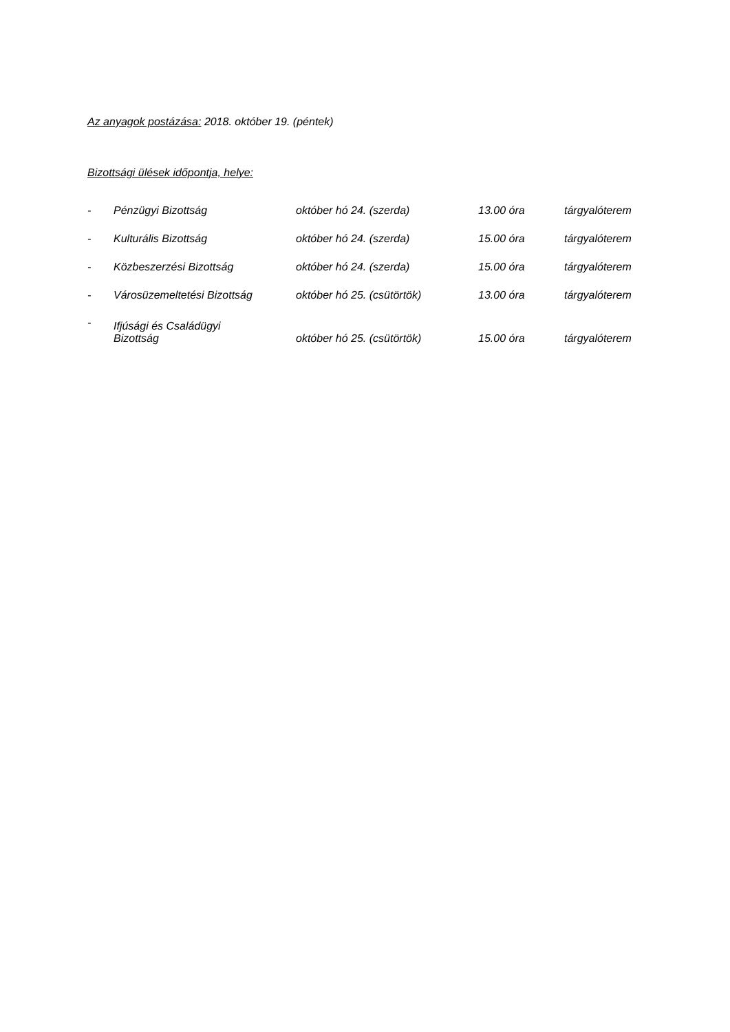Az anyagok postázása: 2018. október 19. (péntek)
Bizottsági ülések időpontja, helye:
| - | Pénzügyi Bizottság | október hó 24. (szerda) | 13.00 óra | tárgyalóterem |
| - | Kulturális Bizottság | október hó 24. (szerda) | 15.00 óra | tárgyalóterem |
| - | Közbeszerzési Bizottság | október hó 24. (szerda) | 15.00 óra | tárgyalóterem |
| - | Városüzemeltetési Bizottság | október hó 25. (csütörtök) | 13.00 óra | tárgyalóterem |
| - | Ifjúsági és Családügyi Bizottság | október hó 25. (csütörtök) | 15.00 óra | tárgyalóterem |